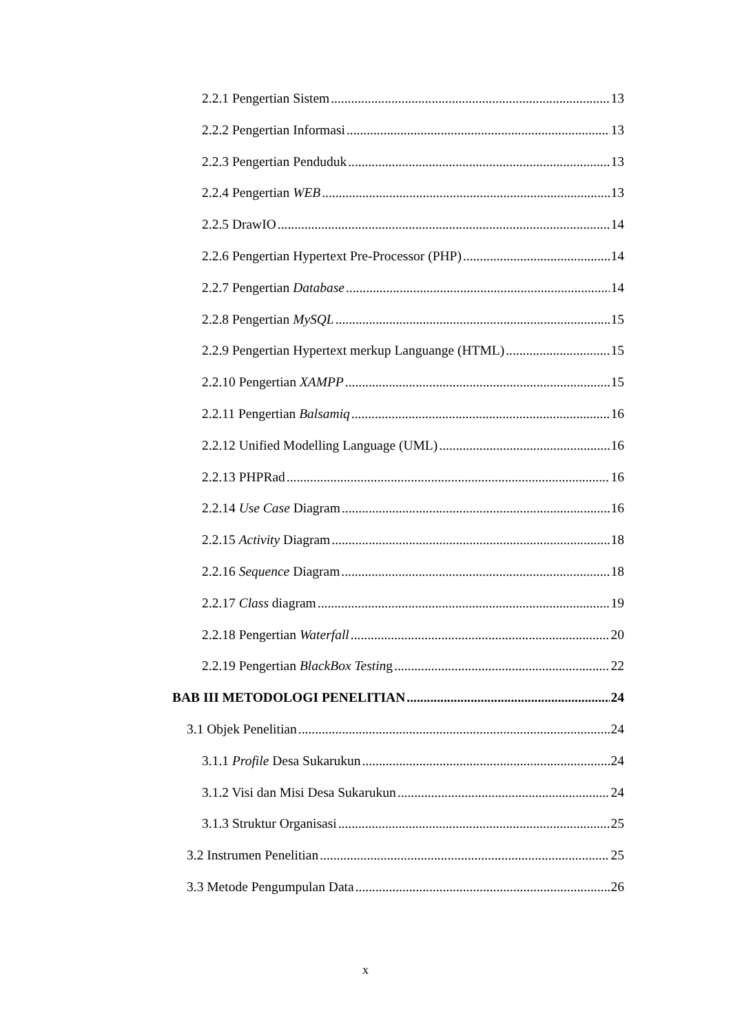2.2.1 Pengertian Sistem 13
2.2.2 Pengertian Informasi 13
2.2.3 Pengertian Penduduk 13
2.2.4 Pengertian WEB 13
2.2.5 DrawIO 14
2.2.6 Pengertian Hypertext Pre-Processor (PHP) 14
2.2.7 Pengertian Database 14
2.2.8 Pengertian MySQL 15
2.2.9 Pengertian Hypertext merkup Languange (HTML) 15
2.2.10 Pengertian XAMPP 15
2.2.11 Pengertian Balsamiq 16
2.2.12 Unified Modelling Language (UML) 16
2.2.13 PHPRad 16
2.2.14 Use Case Diagram 16
2.2.15 Activity Diagram 18
2.2.16 Sequence Diagram 18
2.2.17 Class diagram 19
2.2.18 Pengertian Waterfall 20
2.2.19 Pengertian BlackBox Testing 22
BAB III METODOLOGI PENELITIAN 24
3.1 Objek Penelitian 24
3.1.1 Profile Desa Sukarukun 24
3.1.2 Visi dan Misi Desa Sukarukun 24
3.1.3 Struktur Organisasi 25
3.2 Instrumen Penelitian 25
3.3 Metode Pengumpulan Data 26
x